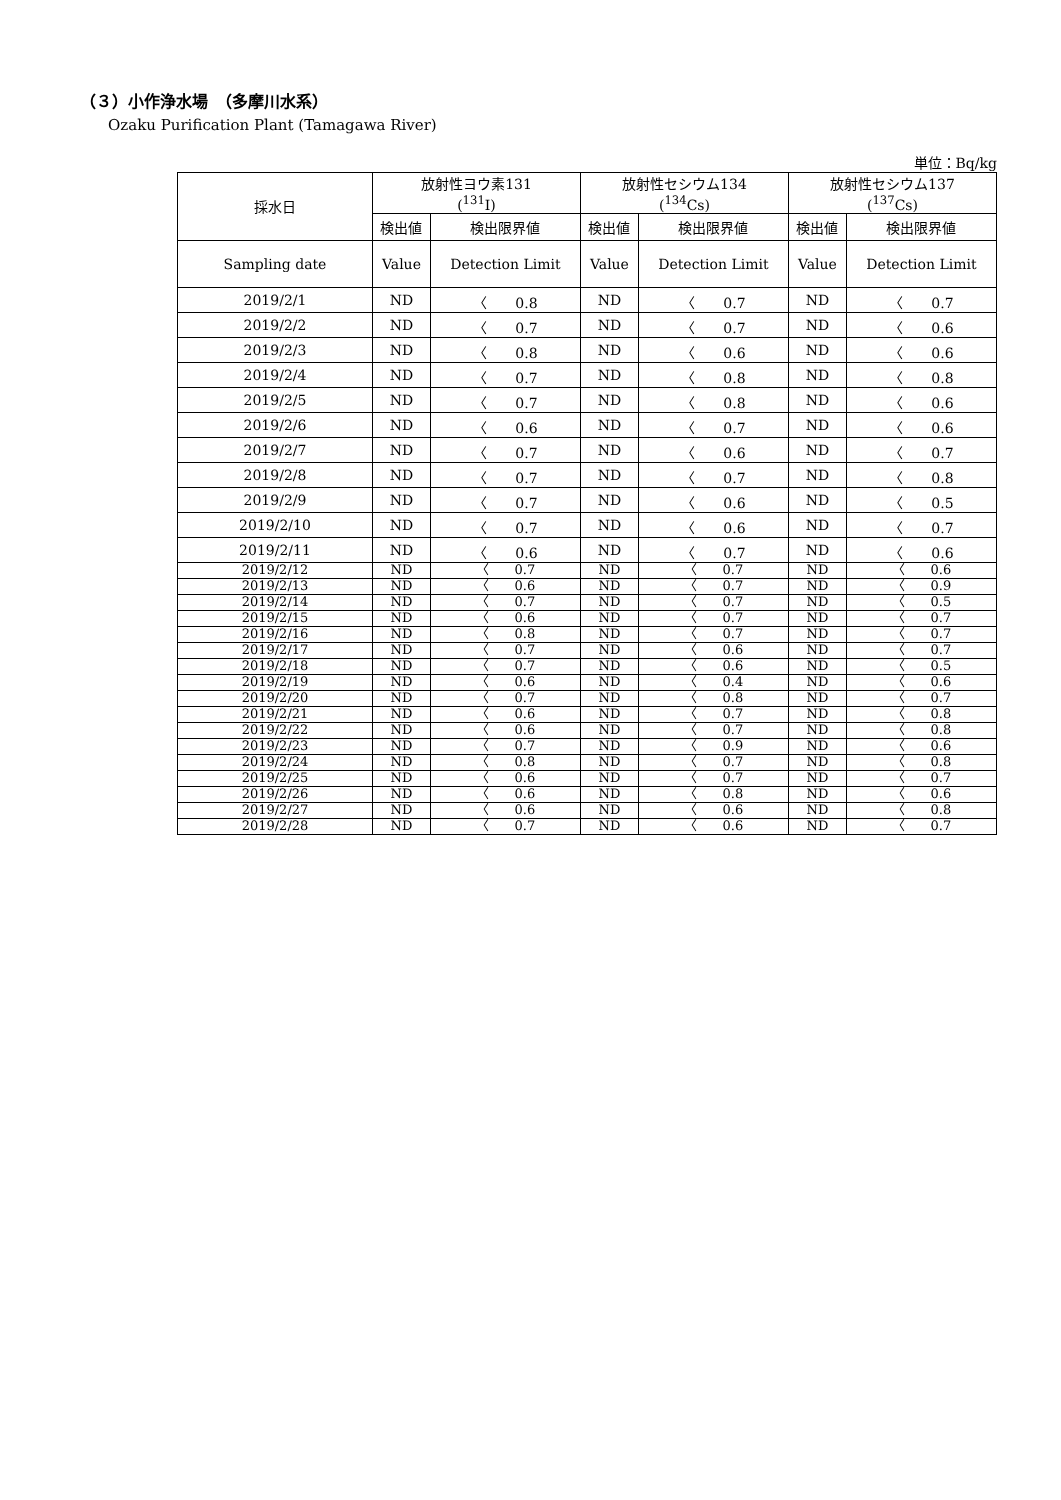（３）小作浄水場　（多摩川水系）
Ozaku Purification Plant (Tamagawa River)
単位：Bq/kg
| 採水日 | 放射性ヨウ素131 (<sup>131</sup>I) | | 放射性セシウム134 (<sup>134</sup>Cs) | | 放射性セシウム137 (<sup>137</sup>Cs) | |
| --- | --- | --- | --- | --- | --- | --- |
| | 検出値 | 検出限界値 | 検出値 | 検出限界値 | 検出値 | 検出限界値 |
| Sampling date | Value | Detection Limit | Value | Detection Limit | Value | Detection Limit |
| 2019/2/1 | ND | 〈 0.8 | ND | 〈 0.7 | ND | 〈 0.7 |
| 2019/2/2 | ND | 〈 0.7 | ND | 〈 0.7 | ND | 〈 0.6 |
| 2019/2/3 | ND | 〈 0.8 | ND | 〈 0.6 | ND | 〈 0.6 |
| 2019/2/4 | ND | 〈 0.7 | ND | 〈 0.8 | ND | 〈 0.8 |
| 2019/2/5 | ND | 〈 0.7 | ND | 〈 0.8 | ND | 〈 0.6 |
| 2019/2/6 | ND | 〈 0.6 | ND | 〈 0.7 | ND | 〈 0.6 |
| 2019/2/7 | ND | 〈 0.7 | ND | 〈 0.6 | ND | 〈 0.7 |
| 2019/2/8 | ND | 〈 0.7 | ND | 〈 0.7 | ND | 〈 0.8 |
| 2019/2/9 | ND | 〈 0.7 | ND | 〈 0.6 | ND | 〈 0.5 |
| 2019/2/10 | ND | 〈 0.7 | ND | 〈 0.6 | ND | 〈 0.7 |
| 2019/2/11 | ND | 〈 0.6 | ND | 〈 0.7 | ND | 〈 0.6 |
| 2019/2/12 | ND | 〈 0.7 | ND | 〈 0.7 | ND | 〈 0.6 |
| 2019/2/13 | ND | 〈 0.6 | ND | 〈 0.7 | ND | 〈 0.9 |
| 2019/2/14 | ND | 〈 0.7 | ND | 〈 0.7 | ND | 〈 0.5 |
| 2019/2/15 | ND | 〈 0.6 | ND | 〈 0.7 | ND | 〈 0.7 |
| 2019/2/16 | ND | 〈 0.8 | ND | 〈 0.7 | ND | 〈 0.7 |
| 2019/2/17 | ND | 〈 0.7 | ND | 〈 0.6 | ND | 〈 0.7 |
| 2019/2/18 | ND | 〈 0.7 | ND | 〈 0.6 | ND | 〈 0.5 |
| 2019/2/19 | ND | 〈 0.6 | ND | 〈 0.4 | ND | 〈 0.6 |
| 2019/2/20 | ND | 〈 0.7 | ND | 〈 0.8 | ND | 〈 0.7 |
| 2019/2/21 | ND | 〈 0.6 | ND | 〈 0.7 | ND | 〈 0.8 |
| 2019/2/22 | ND | 〈 0.6 | ND | 〈 0.7 | ND | 〈 0.8 |
| 2019/2/23 | ND | 〈 0.7 | ND | 〈 0.9 | ND | 〈 0.6 |
| 2019/2/24 | ND | 〈 0.8 | ND | 〈 0.7 | ND | 〈 0.8 |
| 2019/2/25 | ND | 〈 0.6 | ND | 〈 0.7 | ND | 〈 0.7 |
| 2019/2/26 | ND | 〈 0.6 | ND | 〈 0.8 | ND | 〈 0.6 |
| 2019/2/27 | ND | 〈 0.6 | ND | 〈 0.6 | ND | 〈 0.8 |
| 2019/2/28 | ND | 〈 0.7 | ND | 〈 0.6 | ND | 〈 0.7 |